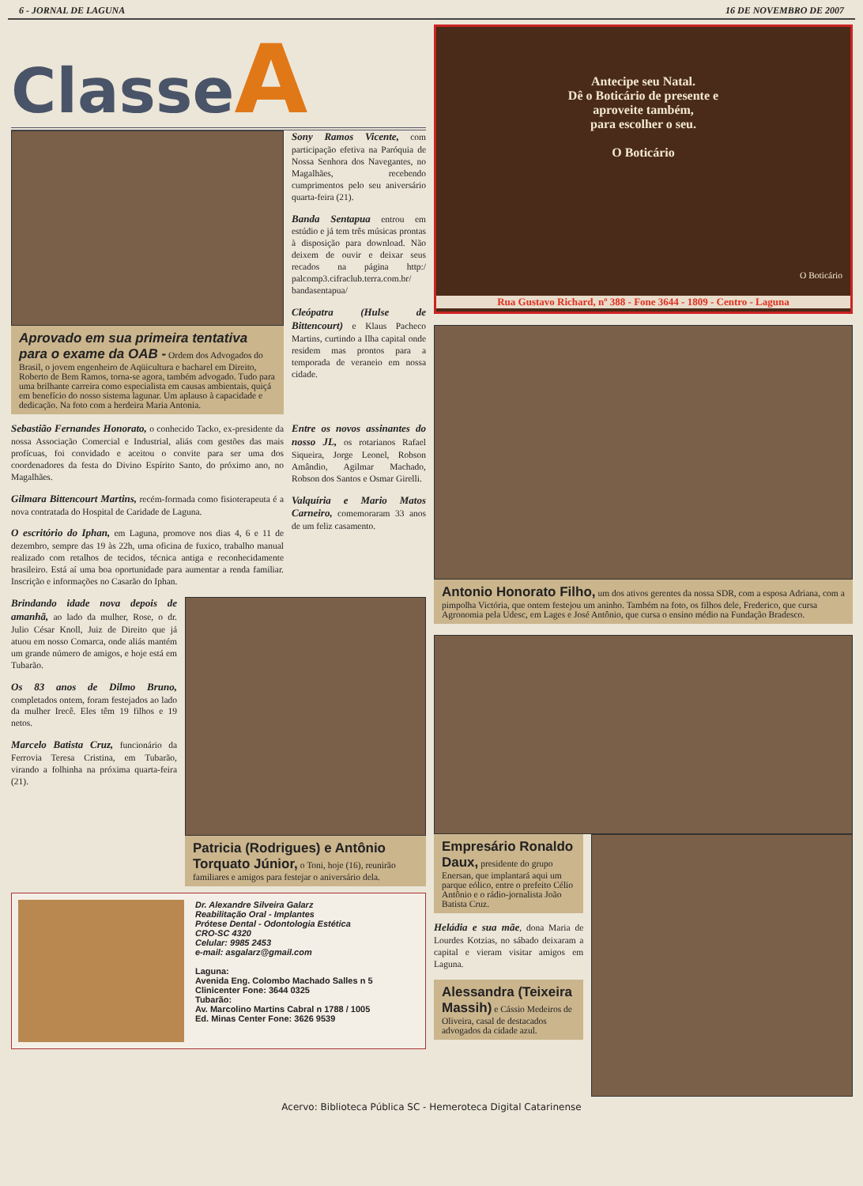6 - JORNAL DE LAGUNA 16 DE NOVEMBRO DE 2007
ClasseA
Aprovado em sua primeira tentativa para o exame da OAB - Ordem dos Advogados do Brasil, o jovem engenheiro de Aqüicultura e bacharel em Direito, Roberto de Bem Ramos, torna-se agora, também advogado. Tudo para uma brilhante carreira como especialista em causas ambientais, quiçá em benefício do nosso sistema lagunar. Um aplauso à capacidade e dedicação. Na foto com a herdeira Maria Antonia.
Sony Ramos Vicente, com participação efetiva na Paróquia de Nossa Senhora dos Navegantes, no Magalhães, recebendo cumprimentos pelo seu aniversário quarta-feira (21).
Banda Sentapua entrou em estúdio e já tem três músicas prontas à disposição para download. Não deixem de ouvir e deixar seus recados na página http:/ palcomp3.cifraclub.terra.com.br/ bandasentapua/
Cleópatra (Hulse de Bittencourt) e Klaus Pacheco Martins, curtindo a Ilha capital onde residem mas prontos para a temporada de veraneio em nossa cidade.
Sebastião Fernandes Honorato, o conhecido Tacko, ex-presidente da nossa Associação Comercial e Industrial, aliás com gestões das mais profícuas, foi convidado e aceitou o convite para ser uma dos coordenadores da festa do Divino Espírito Santo, do próximo ano, no Magalhães.
Gilmara Bittencourt Martins, recém-formada como fisioterapeuta é a nova contratada do Hospital de Caridade de Laguna.
O escritório do Iphan, em Laguna, promove nos dias 4, 6 e 11 de dezembro, sempre das 19 às 22h, uma oficina de fuxico, trabalho manual realizado com retalhos de tecidos, técnica antiga e reconhecidamente brasileiro. Está aí uma boa oportunidade para aumentar a renda familiar. Inscrição e informações no Casarão do Iphan.
Entre os novos assinantes do nosso JL, os rotarianos Rafael Siqueira, Jorge Leonel, Robson Amândio, Agilmar Machado, Robson dos Santos e Osmar Girelli.
Valquíria e Mario Matos Carneiro, comemoraram 33 anos de um feliz casamento.
Brindando idade nova depois de amanhã, ao lado da mulher, Rose, o dr. Julio César Knoll, Juiz de Direito que já atuou em nosso Comarca, onde aliás mantém um grande número de amigos, e hoje está em Tubarão.
Os 83 anos de Dilmo Bruno, completados ontem, foram festejados ao lado da mulher Irecê. Eles têm 19 filhos e 19 netos.
Marcelo Batista Cruz, funcionário da Ferrovia Teresa Cristina, em Tubarão, virando a folhinha na próxima quarta-feira (21).
Patricia (Rodrigues) e Antônio Torquato Júnior, o Toni, hoje (16), reunirão familiares e amigos para festejar o aniversário dela.
Dr. Alexandre Silveira Galarz
Reabilitação Oral - Implantes
Prótese Dental - Odontologia Estética
CRO-SC 4320
Celular: 9985 2453
e-mail: asgalarz@gmail.com
Laguna:
Avenida Eng. Colombo Machado Salles n 5
Clinicenter Fone: 3644 0325
Tubarão:
Av. Marcolino Martins Cabral n 1788 / 1005
Ed. Minas Center Fone: 3626 9539
Antecipe seu Natal.
Dê o Boticário de presente e
aproveite também,
para escolher o seu.
O Boticário
O Boticário
Rua Gustavo Richard, nº 388 - Fone 3644 - 1809 - Centro - Laguna
Antonio Honorato Filho, um dos ativos gerentes da nossa SDR, com a esposa Adriana, com a pimpolha Victória, que ontem festejou um aninho. Também na foto, os filhos dele, Frederico, que cursa Agronomia pela Udesc, em Lages e José Antônio, que cursa o ensino médio na Fundação Bradesco.
Empresário Ronaldo Daux, presidente do grupo Enersan, que implantará aqui um parque eólico, entre o prefeito Célio Antônio e o rádio-jornalista João Batista Cruz.
Heládia e sua mãe, dona Maria de Lourdes Kotzias, no sábado deixaram a capital e vieram visitar amigos em Laguna.
Alessandra (Teixeira Massih) e Cássio Medeiros de Oliveira, casal de destacados advogados da cidade azul.
Acervo: Biblioteca Pública SC - Hemeroteca Digital Catarinense